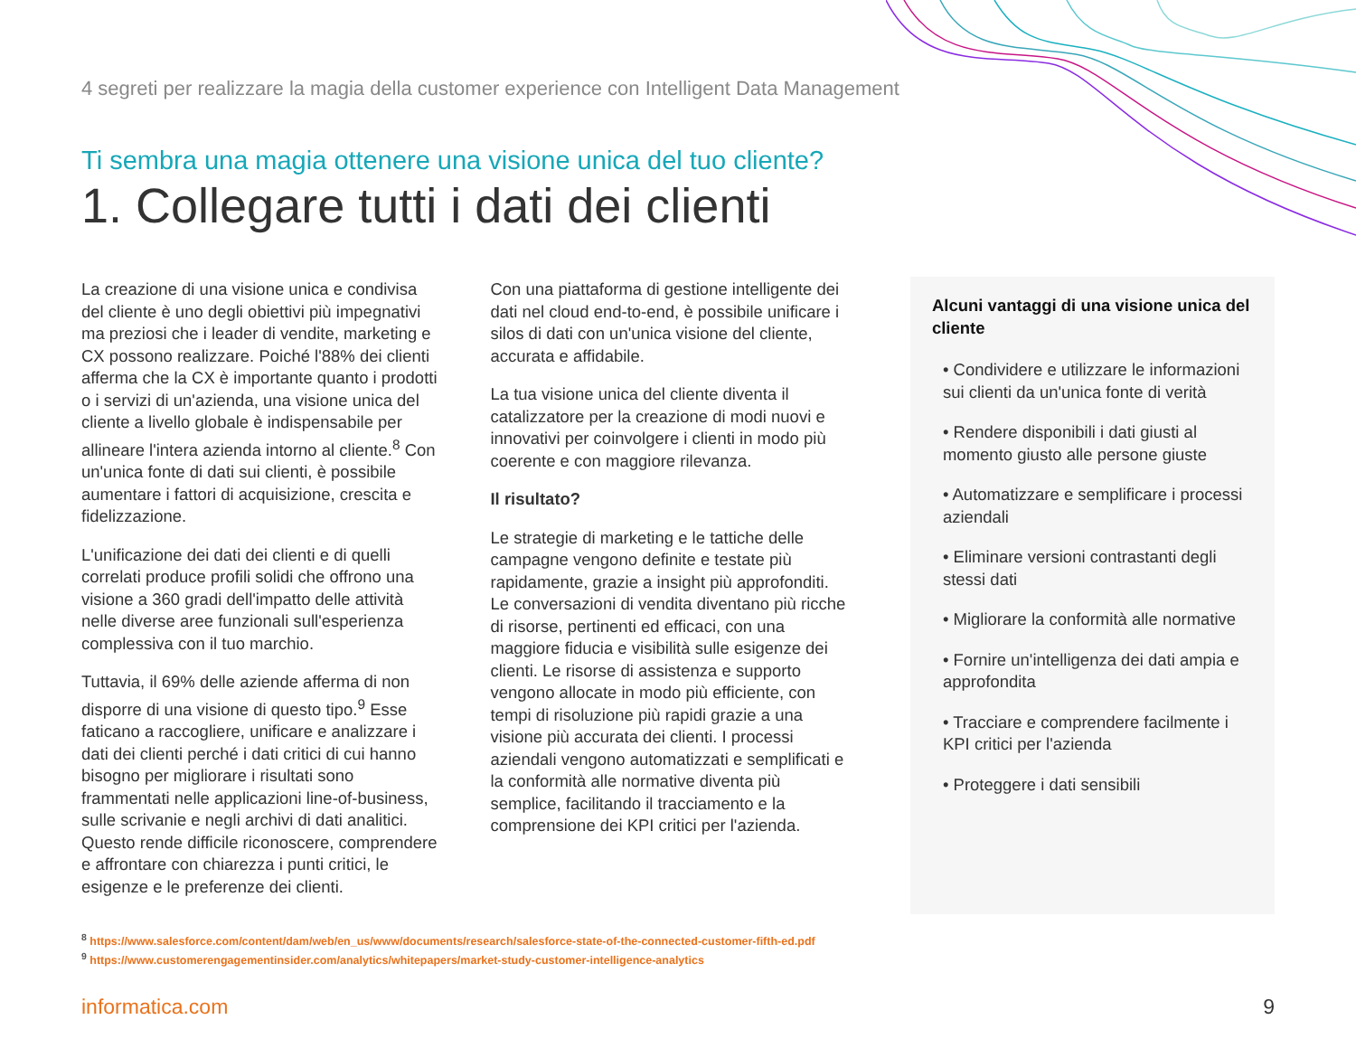4 segreti per realizzare la magia della customer experience con Intelligent Data Management
Ti sembra una magia ottenere una visione unica del tuo cliente?
1. Collegare tutti i dati dei clienti
La creazione di una visione unica e condivisa del cliente è uno degli obiettivi più impegnativi ma preziosi che i leader di vendite, marketing e CX possono realizzare. Poiché l'88% dei clienti afferma che la CX è importante quanto i prodotti o i servizi di un'azienda, una visione unica del cliente a livello globale è indispensabile per allineare l'intera azienda intorno al cliente.<sup>8</sup> Con un'unica fonte di dati sui clienti, è possibile aumentare i fattori di acquisizione, crescita e fidelizzazione.
L'unificazione dei dati dei clienti e di quelli correlati produce profili solidi che offrono una visione a 360 gradi dell'impatto delle attività nelle diverse aree funzionali sull'esperienza complessiva con il tuo marchio.
Tuttavia, il 69% delle aziende afferma di non disporre di una visione di questo tipo.<sup>9</sup> Esse faticano a raccogliere, unificare e analizzare i dati dei clienti perché i dati critici di cui hanno bisogno per migliorare i risultati sono frammentati nelle applicazioni line-of-business, sulle scrivanie e negli archivi di dati analitici. Questo rende difficile riconoscere, comprendere e affrontare con chiarezza i punti critici, le esigenze e le preferenze dei clienti.
Con una piattaforma di gestione intelligente dei dati nel cloud end-to-end, è possibile unificare i silos di dati con un'unica visione del cliente, accurata e affidabile.
La tua visione unica del cliente diventa il catalizzatore per la creazione di modi nuovi e innovativi per coinvolgere i clienti in modo più coerente e con maggiore rilevanza.
Il risultato?
Le strategie di marketing e le tattiche delle campagne vengono definite e testate più rapidamente, grazie a insight più approfonditi. Le conversazioni di vendita diventano più ricche di risorse, pertinenti ed efficaci, con una maggiore fiducia e visibilità sulle esigenze dei clienti. Le risorse di assistenza e supporto vengono allocate in modo più efficiente, con tempi di risoluzione più rapidi grazie a una visione più accurata dei clienti. I processi aziendali vengono automatizzati e semplificati e la conformità alle normative diventa più semplice, facilitando il tracciamento e la comprensione dei KPI critici per l'azienda.
Alcuni vantaggi di una visione unica del cliente
• Condividere e utilizzare le informazioni sui clienti da un'unica fonte di verità
• Rendere disponibili i dati giusti al momento giusto alle persone giuste
• Automatizzare e semplificare i processi aziendali
• Eliminare versioni contrastanti degli stessi dati
• Migliorare la conformità alle normative
• Fornire un'intelligenza dei dati ampia e approfondita
• Tracciare e comprendere facilmente i KPI critici per l'azienda
• Proteggere i dati sensibili
<sup>8</sup> https://www.salesforce.com/content/dam/web/en_us/www/documents/research/salesforce-state-of-the-connected-customer-fifth-ed.pdf
<sup>9</sup> https://www.customerengagementinsider.com/analytics/whitepapers/market-study-customer-intelligence-analytics
informatica.com 9